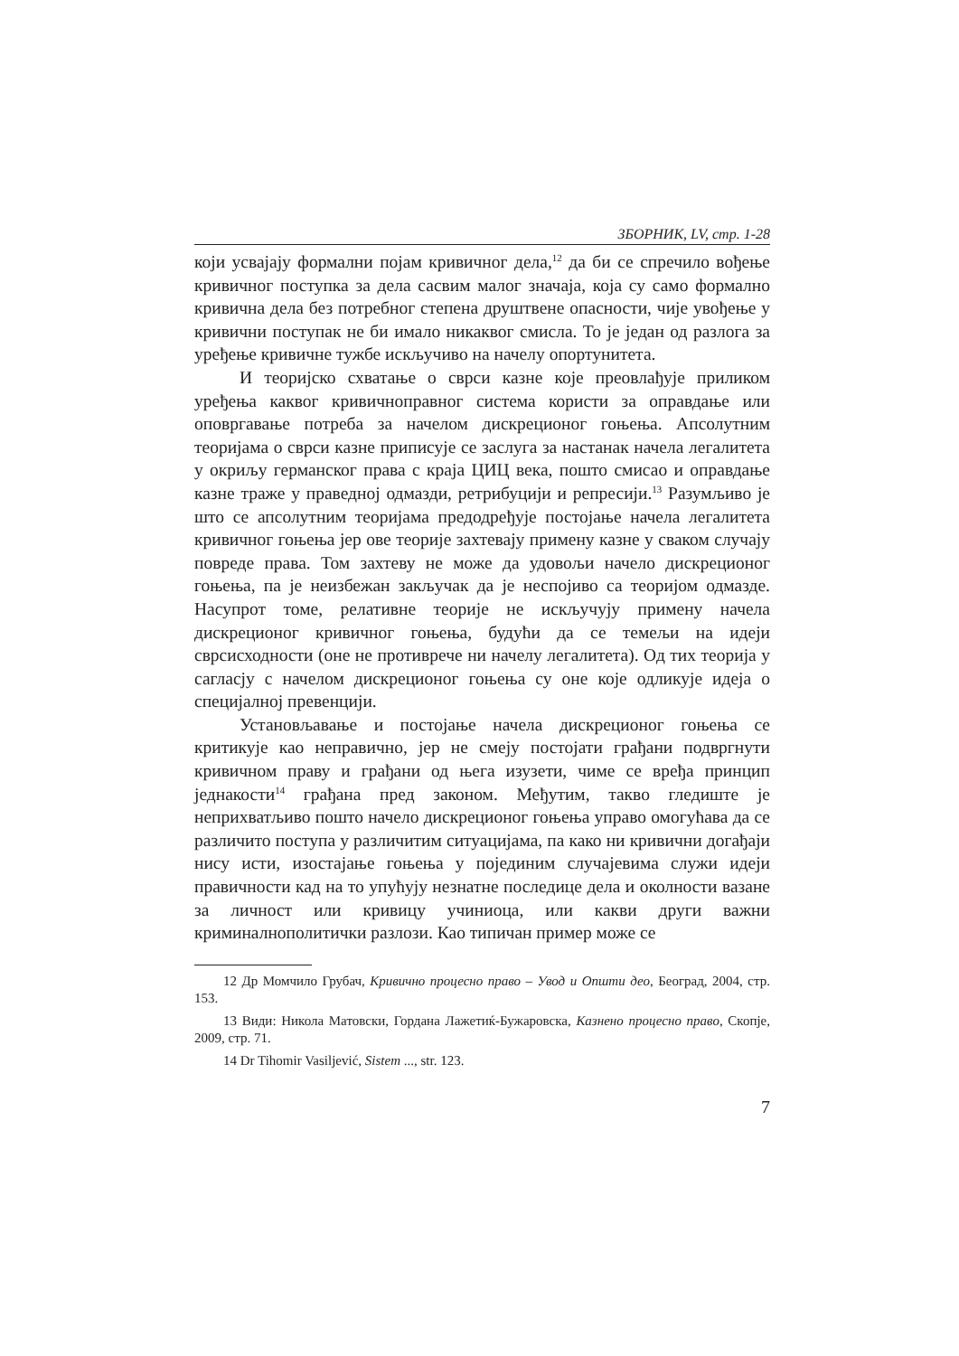ЗБОРНИК, LV, стр. 1-28
који усвајају формални појам кривичног дела,<sup>12</sup> да би се спречило вођење кривичног поступка за дела сасвим малог значаја, која су само формално кривична дела без потребног степена друштвене опасности, чије увођење у кривични поступак не би имало никаквог смисла. То је један од разлога за уређење кривичне тужбе искључиво на начелу опортунитета.
И теоријско схватање о сврси казне које преовлађује приликом уређења каквог кривичноправног система користи за оправдање или оповргавање потреба за начелом дискреционог гоњења. Апсолутним теоријама о сврси казне приписује се заслуга за настанак начела легалитета у окриљу германског права с краја ЦИЦ века, пошто смисао и оправдање казне траже у праведној одмазди, ретрибуцији и репресији.<sup>13</sup> Разумљиво је што се апсолутним теоријама предодређује постојање начела легалитета кривичног гоњења јер ове теорије захтевају примену казне у сваком случају повреде права. Том захтеву не може да удовољи начело дискреционог гоњења, па је неизбежан закључак да је неспојиво са теоријом одмазде. Насупрот томе, релативне теорије не искључују примену начела дискреционог кривичног гоњења, будући да се темељи на идеји сврсисходности (оне не противрече ни начелу легалитета). Од тих теорија у сагласју с начелом дискреционог гоњења су оне које одликује идеја о специјалној превенцији.
Установљавање и постојање начела дискреционог гоњења се критикује као неправично, јер не смеју постојати грађани подвргнути кривичном праву и грађани од њега изузети, чиме се вређа принцип једнакости<sup>14</sup> грађана пред законом. Међутим, такво гледиште је неприхватљиво пошто начело дискреционог гоњења управо омогућава да се различито поступа у различитим ситуацијама, па како ни кривични догађаји нису исти, изостајање гоњења у појединим случајевима служи идеји правичности кад на то упућују незнатне последице дела и околности вазане за личност или кривицу учиниоца, или какви други важни криминалнополитички разлози. Као типичан пример може се
12 Др Момчило Грубач, Кривично процесно право – Увод и Општи део, Београд, 2004, стр. 153.
13 Види: Никола Матовски, Гордана Лажетиќ-Бужаровска, Казнено процесно право, Скопје, 2009, стр. 71.
14 Dr Tihomir Vasiljević, Sistem ..., str. 123.
7